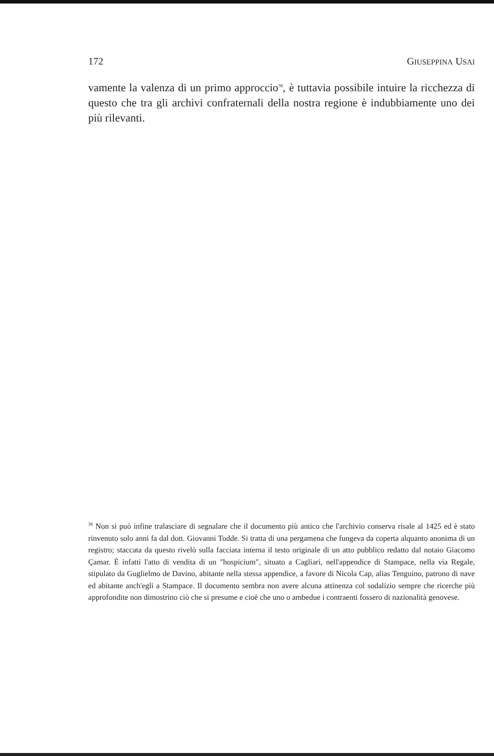172 GIUSEPPINA USAI
vamente la valenza di un primo approccio<sup>38</sup>, è tuttavia possibile intuire la ricchezza di questo che tra gli archivi confraternali della nostra regione è indubbiamente uno dei più rilevanti.
<sup>38</sup> Non si può infine tralasciare di segnalare che il documento più antico che l'archivio conserva risale al 1425 ed è stato rinvenuto solo anni fa dal dott. Giovanni Todde. Si tratta di una pergamena che fungeva da coperta alquanto anonima di un registro; staccata da questo rivelò sulla facciata interna il testo originale di un atto pubblico redatto dal notaio Giacomo Çamar. È infatti l'atto di vendita di un "hospicium", situato a Cagliari, nell'appendice di Stampace, nella via Regale, stipulato da Guglielmo de Davino, abitante nella stessa appendice, a favore di Nicola Cap, alias Tenguino, patrono di nave ed abitante anch'egli a Stampace. Il documento sembra non avere alcuna attinenza col sodalizio sempre che ricerche più approfondite non dimostrino ciò che si presume e cioè che uno o ambedue i contraenti fossero di nazionalità genovese.